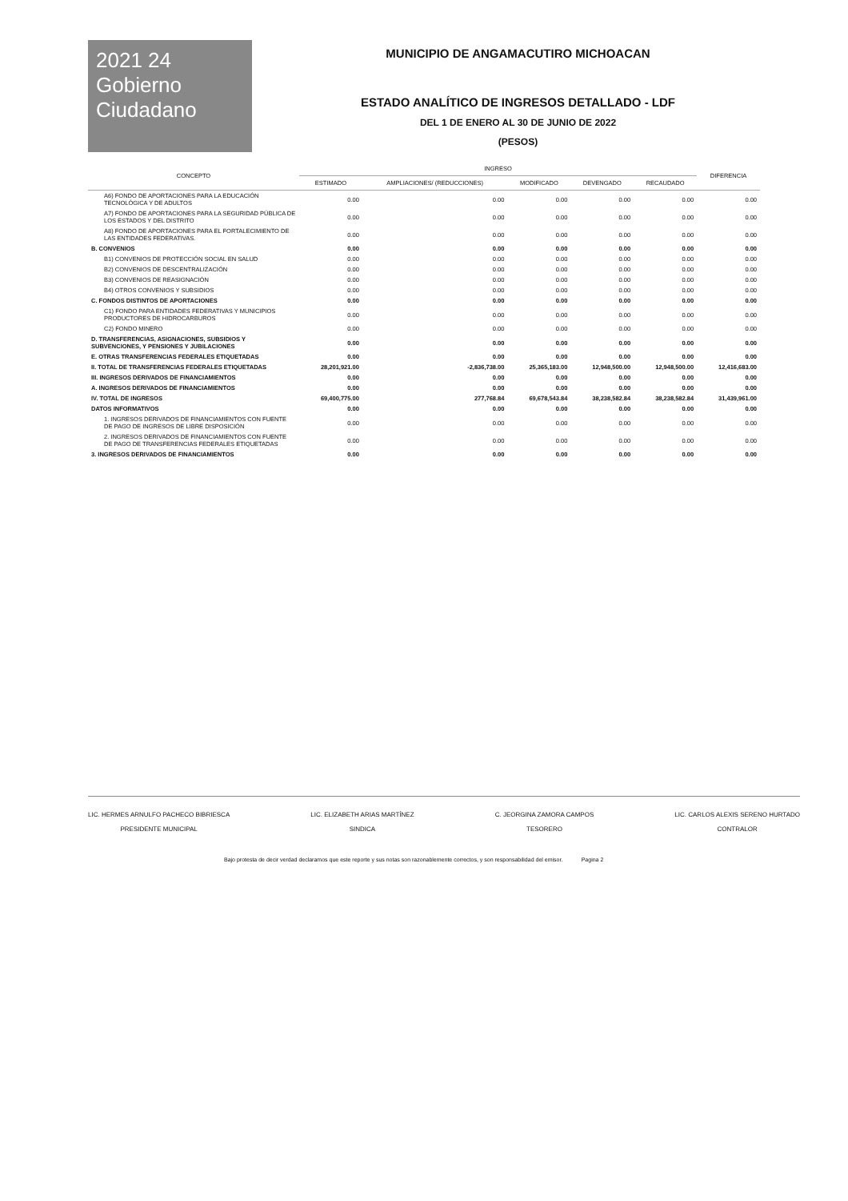2021 24
Gobierno
Ciudadano
MUNICIPIO DE ANGAMACUTIRO MICHOACAN
ESTADO ANALÍTICO DE INGRESOS DETALLADO - LDF
DEL 1 DE ENERO AL 30 DE JUNIO DE 2022
(PESOS)
| CONCEPTO | INGRESO | | | | | DIFERENCIA |
| --- | --- | --- | --- | --- | --- | --- |
| | ESTIMADO | AMPLIACIONES/ (REDUCCIONES) | MODIFICADO | DEVENGADO | RECAUDADO | |
| A6) FONDO DE APORTACIONES PARA LA EDUCACIÓN TECNOLÓGICA Y DE ADULTOS | 0.00 | 0.00 | 0.00 | 0.00 | 0.00 | 0.00 |
| A7) FONDO DE APORTACIONES PARA LA SEGURIDAD PÚBLICA DE LOS ESTADOS Y DEL DISTRITO | 0.00 | 0.00 | 0.00 | 0.00 | 0.00 | 0.00 |
| A8) FONDO DE APORTACIONES PARA EL FORTALECIMIENTO DE LAS ENTIDADES FEDERATIVAS. | 0.00 | 0.00 | 0.00 | 0.00 | 0.00 | 0.00 |
| B. CONVENIOS | 0.00 | 0.00 | 0.00 | 0.00 | 0.00 | 0.00 |
| B1) CONVENIOS DE PROTECCIÓN SOCIAL EN SALUD | 0.00 | 0.00 | 0.00 | 0.00 | 0.00 | 0.00 |
| B2) CONVENIOS DE DESCENTRALIZACIÓN | 0.00 | 0.00 | 0.00 | 0.00 | 0.00 | 0.00 |
| B3) CONVENIOS DE REASIGNACIÓN | 0.00 | 0.00 | 0.00 | 0.00 | 0.00 | 0.00 |
| B4) OTROS CONVENIOS Y SUBSIDIOS | 0.00 | 0.00 | 0.00 | 0.00 | 0.00 | 0.00 |
| C. FONDOS DISTINTOS DE APORTACIONES | 0.00 | 0.00 | 0.00 | 0.00 | 0.00 | 0.00 |
| C1) FONDO PARA ENTIDADES FEDERATIVAS Y MUNICIPIOS PRODUCTORES DE HIDROCARBUROS | 0.00 | 0.00 | 0.00 | 0.00 | 0.00 | 0.00 |
| C2) FONDO MINERO | 0.00 | 0.00 | 0.00 | 0.00 | 0.00 | 0.00 |
| D. TRANSFERENCIAS, ASIGNACIONES, SUBSIDIOS Y SUBVENCIONES, Y PENSIONES Y JUBILACIONES | 0.00 | 0.00 | 0.00 | 0.00 | 0.00 | 0.00 |
| E. OTRAS TRANSFERENCIAS FEDERALES ETIQUETADAS | 0.00 | 0.00 | 0.00 | 0.00 | 0.00 | 0.00 |
| II. TOTAL DE TRANSFERENCIAS FEDERALES ETIQUETADAS | 28,201,921.00 | -2,836,738.00 | 25,365,183.00 | 12,948,500.00 | 12,948,500.00 | 12,416,683.00 |
| III. INGRESOS DERIVADOS DE FINANCIAMIENTOS | 0.00 | 0.00 | 0.00 | 0.00 | 0.00 | 0.00 |
| A. INGRESOS DERIVADOS DE FINANCIAMIENTOS | 0.00 | 0.00 | 0.00 | 0.00 | 0.00 | 0.00 |
| IV. TOTAL DE INGRESOS | 69,400,775.00 | 277,768.84 | 69,678,543.84 | 38,238,582.84 | 38,238,582.84 | 31,439,961.00 |
| DATOS INFORMATIVOS | 0.00 | 0.00 | 0.00 | 0.00 | 0.00 | 0.00 |
| 1. INGRESOS DERIVADOS DE FINANCIAMIENTOS CON FUENTE DE PAGO DE INGRESOS DE LIBRE DISPOSICIÓN | 0.00 | 0.00 | 0.00 | 0.00 | 0.00 | 0.00 |
| 2. INGRESOS DERIVADOS DE FINANCIAMIENTOS CON FUENTE DE PAGO DE TRANSFERENCIAS FEDERALES ETIQUETADAS | 0.00 | 0.00 | 0.00 | 0.00 | 0.00 | 0.00 |
| 3. INGRESOS DERIVADOS DE FINANCIAMIENTOS | 0.00 | 0.00 | 0.00 | 0.00 | 0.00 | 0.00 |
LIC. HERMES ARNULFO PACHECO BIBRIESCA
PRESIDENTE MUNICIPAL
LIC. ELIZABETH ARIAS MARTÍNEZ
SINDICA
C. JEORGINA ZAMORA CAMPOS
TESORERO
LIC. CARLOS ALEXIS SERENO HURTADO
CONTRALOR
Bajo protesta de decir verdad declaramos que este reporte y sus notas son razonablemente correctos, y son responsabilidad del emisor. Pagina 2